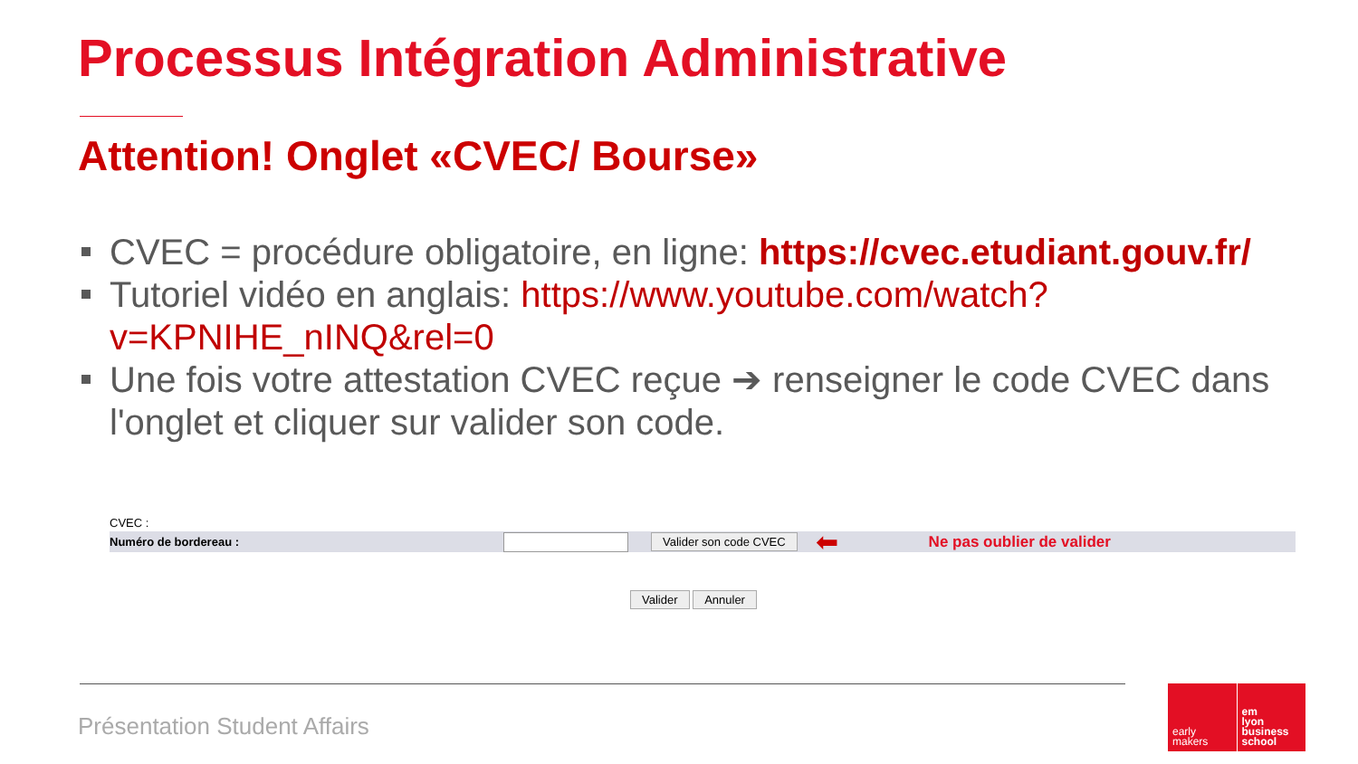Processus Intégration Administrative
Attention! Onglet «CVEC/ Bourse»
CVEC = procédure obligatoire, en ligne: https://cvec.etudiant.gouv.fr/
Tutoriel vidéo en anglais: https://www.youtube.com/watch?v=KPNIHE_nINQ&rel=0
Une fois votre attestation CVEC reçue ➔ renseigner le code CVEC dans l'onglet et cliquer sur valider son code.
CVEC :
Numéro de bordereau : Valider son code CVEC ⬅ Ne pas oublier de valider
Valider Annuler
Présentation Student Affairs
early
makers
em
lyon
business
school